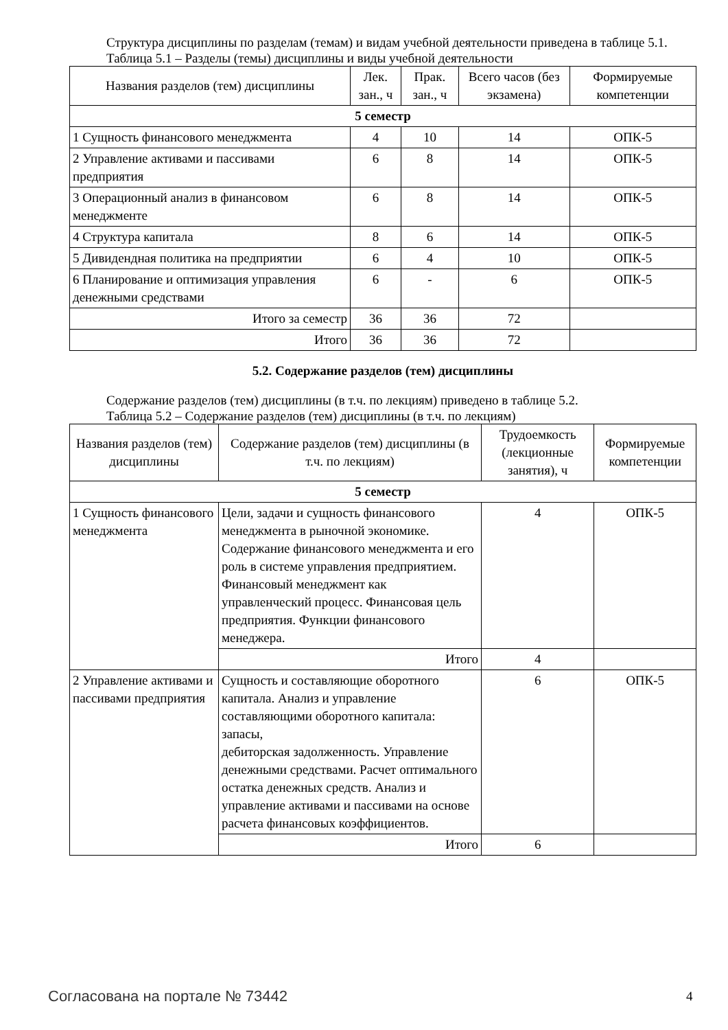Структура дисциплины по разделам (темам) и видам учебной деятельности приведена в таблице 5.1.
Таблица 5.1 – Разделы (темы) дисциплины и виды учебной деятельности
| Названия разделов (тем) дисциплины | Лек. зан., ч | Прак. зан., ч | Всего часов (без экзамена) | Формируемые компетенции |
| --- | --- | --- | --- | --- |
| 5 семестр | | | | |
| 1 Сущность финансового менеджмента | 4 | 10 | 14 | ОПК-5 |
| 2 Управление активами и пассивами предприятия | 6 | 8 | 14 | ОПК-5 |
| 3 Операционный анализ в финансовом менеджменте | 6 | 8 | 14 | ОПК-5 |
| 4 Структура капитала | 8 | 6 | 14 | ОПК-5 |
| 5 Дивидендная политика на предприятии | 6 | 4 | 10 | ОПК-5 |
| 6 Планирование и оптимизация управления денежными средствами | 6 | - | 6 | ОПК-5 |
| Итого за семестр | 36 | 36 | 72 | |
| Итого | 36 | 36 | 72 | |
5.2. Содержание разделов (тем) дисциплины
Содержание разделов (тем) дисциплины (в т.ч. по лекциям) приведено в таблице 5.2.
Таблица 5.2 – Содержание разделов (тем) дисциплины (в т.ч. по лекциям)
| Названия разделов (тем) дисциплины | Содержание разделов (тем) дисциплины (в т.ч. по лекциям) | Трудоемкость (лекционные занятия), ч | Формируемые компетенции |
| --- | --- | --- | --- |
| 5 семестр | | | |
| 1 Сущность финансового менеджмента | Цели, задачи и сущность финансового менеджмента в рыночной экономике. Содержание финансового менеджмента и его роль в системе управления предприятием. Финансовый менеджмент как управленческий процесс. Финансовая цель предприятия. Функции финансового менеджера. | 4 | ОПК-5 |
| | Итого | 4 | |
| 2 Управление активами и пассивами предприятия | Сущность и составляющие оборотного капитала. Анализ и управление составляющими оборотного капитала: запасы, дебиторская задолженность. Управление денежными средствами. Расчет оптимального остатка денежных средств. Анализ и управление активами и пассивами на основе расчета финансовых коэффициентов. | 6 | ОПК-5 |
| | Итого | 6 | |
Согласована на портале № 73442 4